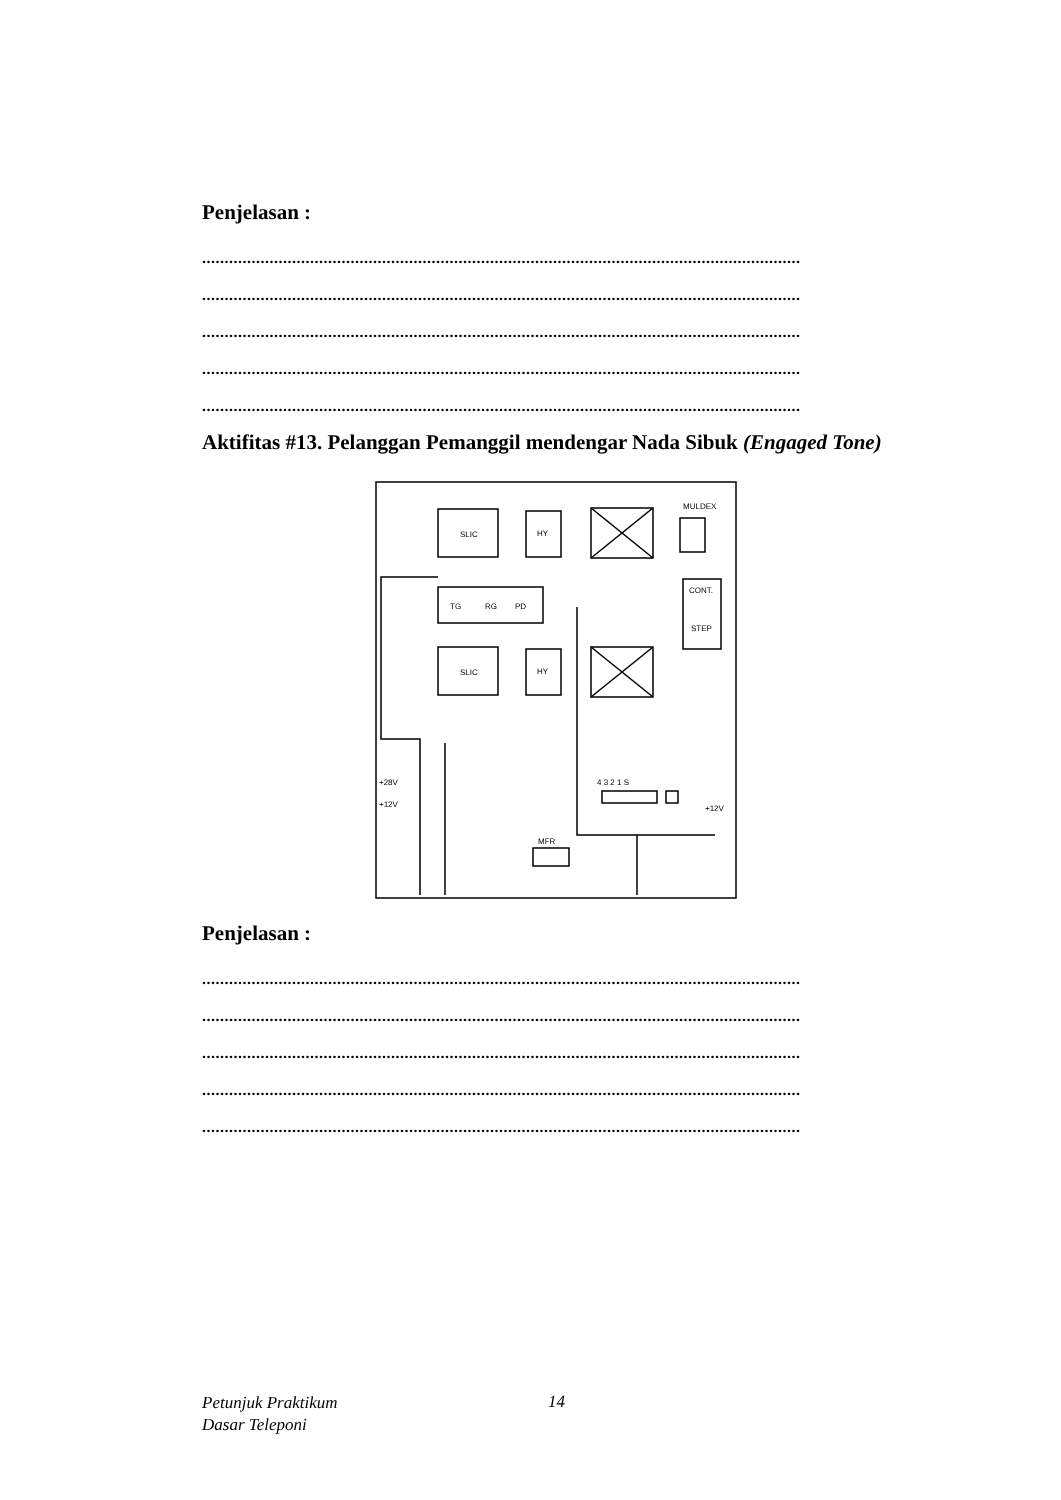Penjelasan :
.....................................................................................................................................
.....................................................................................................................................
.....................................................................................................................................
.....................................................................................................................................
.....................................................................................................................................
Aktifitas #13. Pelanggan Pemanggil mendengar Nada Sibuk (Engaged Tone)
SLIC
HY
MULDEX
CONT.
STEP
TG
RG
PD
SLIC
HY
4 3 2 1 S
MFR
+28V
+12V
+12V
Penjelasan :
.....................................................................................................................................
.....................................................................................................................................
.....................................................................................................................................
.....................................................................................................................................
.....................................................................................................................................
Petunjuk Praktikum
Dasar Teleponi
14